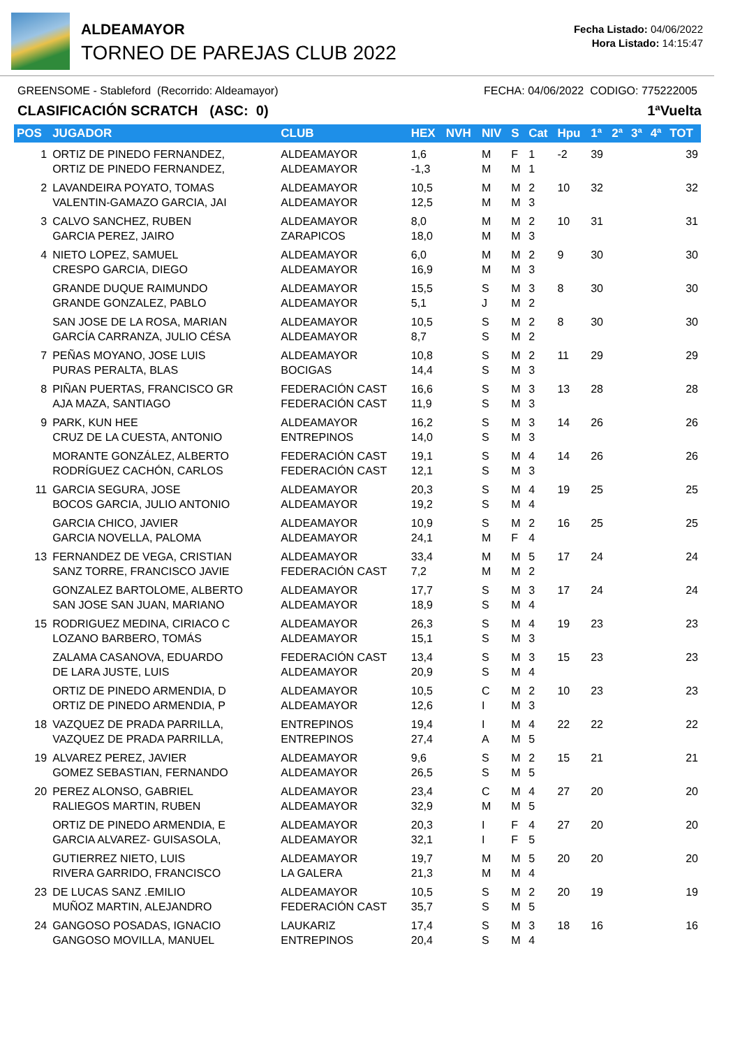ALDEAMAYOR
TORNEO DE PAREJAS CLUB 2022
Fecha Listado: 04/06/2022
Hora Listado: 14:15:47
GREENSOME - Stableford (Recorrido: Aldeamayor) FECHA: 04/06/2022 CODIGO: 775222005
CLASIFICACIÓN SCRATCH (ASC: 0) 1ªVuelta
| POS | JUGADOR | CLUB | HEX | NVH | NIV | S | Cat | Hpu | 1ª | 2ª | 3ª | 4ª | TOT |
| --- | --- | --- | --- | --- | --- | --- | --- | --- | --- | --- | --- | --- | --- |
| 1 | ORTIZ DE PINEDO FERNANDEZ, ORTIZ DE PINEDO FERNANDEZ, | ALDEAMAYOR ALDEAMAYOR | 1,6 -1,3 | | M M | F M | 1 1 | -2 | 39 | | | | 39 |
| 2 | LAVANDEIRA POYATO, TOMAS VALENTIN-GAMAZO GARCIA, JAI | ALDEAMAYOR ALDEAMAYOR | 10,5 12,5 | | M M | M M | 2 3 | 10 | 32 | | | | 32 |
| 3 | CALVO SANCHEZ, RUBEN GARCIA PEREZ, JAIRO | ALDEAMAYOR ZARAPICOS | 8,0 18,0 | | M M | M M | 2 3 | 10 | 31 | | | | 31 |
| 4 | NIETO LOPEZ, SAMUEL CRESPO GARCIA, DIEGO | ALDEAMAYOR ALDEAMAYOR | 6,0 16,9 | | M M | M M | 2 3 | 9 | 30 | | | | 30 |
| | GRANDE DUQUE RAIMUNDO GRANDE GONZALEZ, PABLO | ALDEAMAYOR ALDEAMAYOR | 15,5 5,1 | | S J | M M | 3 2 | 8 | 30 | | | | 30 |
| | SAN JOSE DE LA ROSA, MARIAN GARCÍA CARRANZA, JULIO CÉSA | ALDEAMAYOR ALDEAMAYOR | 10,5 8,7 | | S S | M M | 2 2 | 8 | 30 | | | | 30 |
| 7 | PEÑAS MOYANO, JOSE LUIS PURAS PERALTA, BLAS | ALDEAMAYOR BOCIGAS | 10,8 14,4 | | S S | M M | 2 3 | 11 | 29 | | | | 29 |
| 8 | PIÑAN PUERTAS, FRANCISCO GR AJA MAZA, SANTIAGO | FEDERACIÓN CAST FEDERACIÓN CAST | 16,6 11,9 | | S S | M M | 3 3 | 13 | 28 | | | | 28 |
| 9 | PARK, KUN HEE CRUZ DE LA CUESTA, ANTONIO | ALDEAMAYOR ENTREPINOS | 16,2 14,0 | | S S | M M | 3 3 | 14 | 26 | | | | 26 |
| | MORANTE GONZÁLEZ, ALBERTO RODRÍGUEZ CACHÓN, CARLOS | FEDERACIÓN CAST FEDERACIÓN CAST | 19,1 12,1 | | S S | M M | 4 3 | 14 | 26 | | | | 26 |
| 11 | GARCIA SEGURA, JOSE BOCOS GARCIA, JULIO ANTONIO | ALDEAMAYOR ALDEAMAYOR | 20,3 19,2 | | S S | M M | 4 4 | 19 | 25 | | | | 25 |
| | GARCIA CHICO, JAVIER GARCIA NOVELLA, PALOMA | ALDEAMAYOR ALDEAMAYOR | 10,9 24,1 | | S M | M F | 2 4 | 16 | 25 | | | | 25 |
| 13 | FERNANDEZ DE VEGA, CRISTIAN SANZ TORRE, FRANCISCO JAVIE | ALDEAMAYOR FEDERACIÓN CAST | 33,4 7,2 | | M M | M M | 5 2 | 17 | 24 | | | | 24 |
| | GONZALEZ BARTOLOME, ALBERTO SAN JOSE SAN JUAN, MARIANO | ALDEAMAYOR ALDEAMAYOR | 17,7 18,9 | | S S | M M | 3 4 | 17 | 24 | | | | 24 |
| 15 | RODRIGUEZ MEDINA, CIRIACO C LOZANO BARBERO, TOMÁS | ALDEAMAYOR ALDEAMAYOR | 26,3 15,1 | | S S | M M | 4 3 | 19 | 23 | | | | 23 |
| | ZALAMA CASANOVA, EDUARDO DE LARA JUSTE, LUIS | FEDERACIÓN CAST ALDEAMAYOR | 13,4 20,9 | | S S | M M | 3 4 | 15 | 23 | | | | 23 |
| | ORTIZ DE PINEDO ARMENDIA, D ORTIZ DE PINEDO ARMENDIA, P | ALDEAMAYOR ALDEAMAYOR | 10,5 12,6 | | C I | M M | 2 3 | 10 | 23 | | | | 23 |
| 18 | VAZQUEZ DE PRADA PARRILLA, VAZQUEZ DE PRADA PARRILLA, | ENTREPINOS ENTREPINOS | 19,4 27,4 | | I A | M M | 4 5 | 22 | 22 | | | | 22 |
| 19 | ALVAREZ PEREZ, JAVIER GOMEZ SEBASTIAN, FERNANDO | ALDEAMAYOR ALDEAMAYOR | 9,6 26,5 | | S S | M M | 2 5 | 15 | 21 | | | | 21 |
| 20 | PEREZ ALONSO, GABRIEL RALIEGOS MARTIN, RUBEN | ALDEAMAYOR ALDEAMAYOR | 23,4 32,9 | | C M | M M | 4 5 | 27 | 20 | | | | 20 |
| | ORTIZ DE PINEDO ARMENDIA, E GARCIA ALVAREZ- GUISASOLA, | ALDEAMAYOR ALDEAMAYOR | 20,3 32,1 | | I I | F F | 4 5 | 27 | 20 | | | | 20 |
| | GUTIERREZ NIETO, LUIS RIVERA GARRIDO, FRANCISCO | ALDEAMAYOR LA GALERA | 19,7 21,3 | | M M | M M | 5 4 | 20 | 20 | | | | 20 |
| 23 | DE LUCAS SANZ .EMILIO MUÑOZ MARTIN, ALEJANDRO | ALDEAMAYOR FEDERACIÓN CAST | 10,5 35,7 | | S S | M M | 2 5 | 20 | 19 | | | | 19 |
| 24 | GANGOSO POSADAS, IGNACIO GANGOSO MOVILLA, MANUEL | LAUKARIZ ENTREPINOS | 17,4 20,4 | | S S | M M | 3 4 | 18 | 16 | | | | 16 |